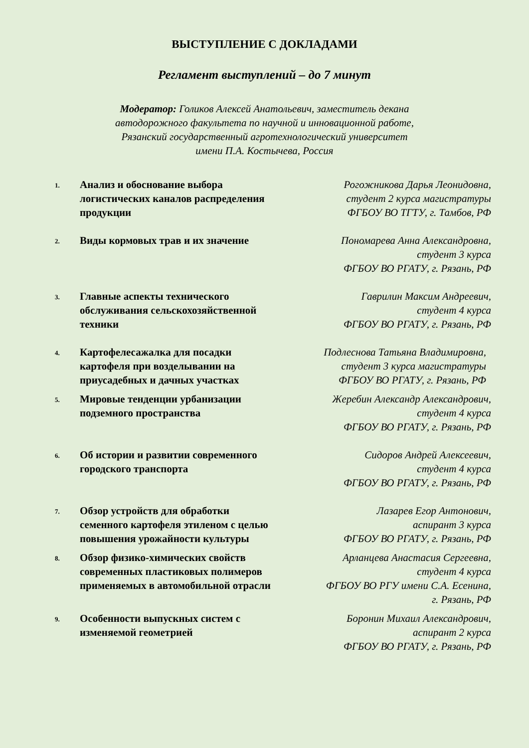ВЫСТУПЛЕНИЕ С ДОКЛАДАМИ
Регламент выступлений – до 7 минут
Модератор: Голиков Алексей Анатольевич, заместитель декана
автодорожного факультета по научной и инновационной работе,
Рязанский государственный агротехнологический университет
имени П.А. Костычева, Россия
| 1. | Анализ и обоснование выбора логистических каналов распределения продукции | Рогожникова Дарья Леонидовна, студент 2 курса магистратуры ФГБОУ ВО ТГТУ, г. Тамбов, РФ |
| 2. | Виды кормовых трав и их значение | Пономарева Анна Александровна, студент 3 курса ФГБОУ ВО РГАТУ, г. Рязань, РФ |
| 3. | Главные аспекты технического обслуживания сельскохозяйственной техники | Гаврилин Максим Андреевич, студент 4 курса ФГБОУ ВО РГАТУ, г. Рязань, РФ |
| 4. | Картофелесажалка для посадки картофеля при возделывании на приусадебных и дачных участках | Подлеснова Татьяна Владимировна, студент 3 курса магистратуры ФГБОУ ВО РГАТУ, г. Рязань, РФ |
| 5. | Мировые тенденции урбанизации подземного пространства | Жеребин Александр Александрович, студент 4 курса ФГБОУ ВО РГАТУ, г. Рязань, РФ |
| 6. | Об истории и развитии современного городского транспорта | Сидоров Андрей Алексеевич, студент 4 курса ФГБОУ ВО РГАТУ, г. Рязань, РФ |
| 7. | Обзор устройств для обработки семенного картофеля этиленом с целью повышения урожайности культуры | Лазарев Егор Антонович, аспирант 3 курса ФГБОУ ВО РГАТУ, г. Рязань, РФ |
| 8. | Обзор физико-химических свойств современных пластиковых полимеров применяемых в автомобильной отрасли | Арланцева Анастасия Сергеевна, студент 4 курса ФГБОУ ВО РГУ имени С.А. Есенина, г. Рязань, РФ |
| 9. | Особенности выпускных систем с изменяемой геометрией | Боронин Михаил Александрович, аспирант 2 курса ФГБОУ ВО РГАТУ, г. Рязань, РФ |